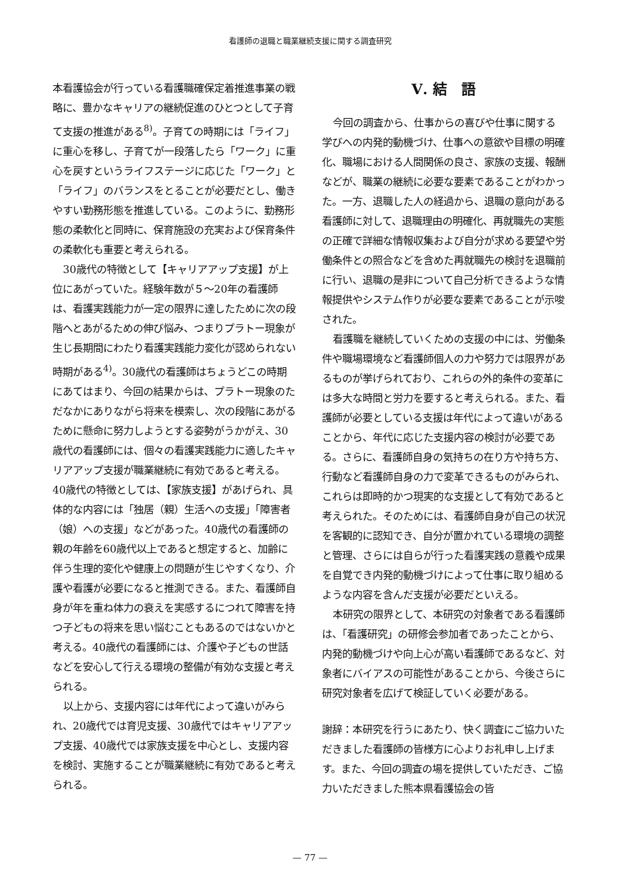看護師の退職と職業継続支援に関する調査研究
本看護協会が行っている看護職確保定着推進事業の戦略に、豊かなキャリアの継続促進のひとつとして子育て支援の推進がある<sup>8)</sup>。子育ての時期には「ライフ」に重心を移し、子育てが一段落したら「ワーク」に重心を戻すというライフステージに応じた「ワーク」と「ライフ」のバランスをとることが必要だとし、働きやすい勤務形態を推進している。このように、勤務形態の柔軟化と同時に、保育施設の充実および保育条件の柔軟化も重要と考えられる。
30歳代の特徴として【キャリアアップ支援】が上位にあがっていた。経験年数が５～20年の看護師は、看護実践能力が一定の限界に達したために次の段階へとあがるための伸び悩み、つまりプラトー現象が生じ長期間にわたり看護実践能力変化が認められない時期がある<sup>4)</sup>。30歳代の看護師はちょうどこの時期にあてはまり、今回の結果からは、プラトー現象のただなかにありながら将来を模索し、次の段階にあがるために懸命に努力しようとする姿勢がうかがえ、30歳代の看護師には、個々の看護実践能力に適したキャリアアップ支援が職業継続に有効であると考える。40歳代の特徴としては、【家族支援】があげられ、具体的な内容には「独居（親）生活への支援」「障害者（娘）への支援」などがあった。40歳代の看護師の親の年齢を60歳代以上であると想定すると、加齢に伴う生理的変化や健康上の問題が生じやすくなり、介護や看護が必要になると推測できる。また、看護師自身が年を重ね体力の衰えを実感するにつれて障害を持つ子どもの将来を思い悩むこともあるのではないかと考える。40歳代の看護師には、介護や子どもの世話などを安心して行える環境の整備が有効な支援と考えられる。
以上から、支援内容には年代によって違いがみられ、20歳代では育児支援、30歳代ではキャリアアップ支援、40歳代では家族支援を中心とし、支援内容を検討、実施することが職業継続に有効であると考えられる。
Ⅴ. 結　語
今回の調査から、仕事からの喜びや仕事に関する学びへの内発的動機づけ、仕事への意欲や目標の明確化、職場における人間関係の良さ、家族の支援、報酬などが、職業の継続に必要な要素であることがわかった。一方、退職した人の経過から、退職の意向がある看護師に対して、退職理由の明確化、再就職先の実態の正確で詳細な情報収集および自分が求める要望や労働条件との照合などを含めた再就職先の検討を退職前に行い、退職の是非について自己分析できるような情報提供やシステム作りが必要な要素であることが示唆された。
看護職を継続していくための支援の中には、労働条件や職場環境など看護師個人の力や努力では限界があるものが挙げられており、これらの外的条件の変革には多大な時間と労力を要すると考えられる。また、看護師が必要としている支援は年代によって違いがあることから、年代に応じた支援内容の検討が必要である。さらに、看護師自身の気持ちの在り方や持ち方、行動など看護師自身の力で変革できるものがみられ、これらは即時的かつ現実的な支援として有効であると考えられた。そのためには、看護師自身が自己の状況を客観的に認知でき、自分が置かれている環境の調整と管理、さらには自らが行った看護実践の意義や成果を自覚でき内発的動機づけによって仕事に取り組めるような内容を含んだ支援が必要だといえる。
本研究の限界として、本研究の対象者である看護師は、「看護研究」の研修会参加者であったことから、内発的動機づけや向上心が高い看護師であるなど、対象者にバイアスの可能性があることから、今後さらに研究対象者を広げて検証していく必要がある。
謝辞：本研究を行うにあたり、快く調査にご協力いただきました看護師の皆様方に心よりお礼申し上げます。また、今回の調査の場を提供していただき、ご協力いただきました熊本県看護協会の皆
— 77 —